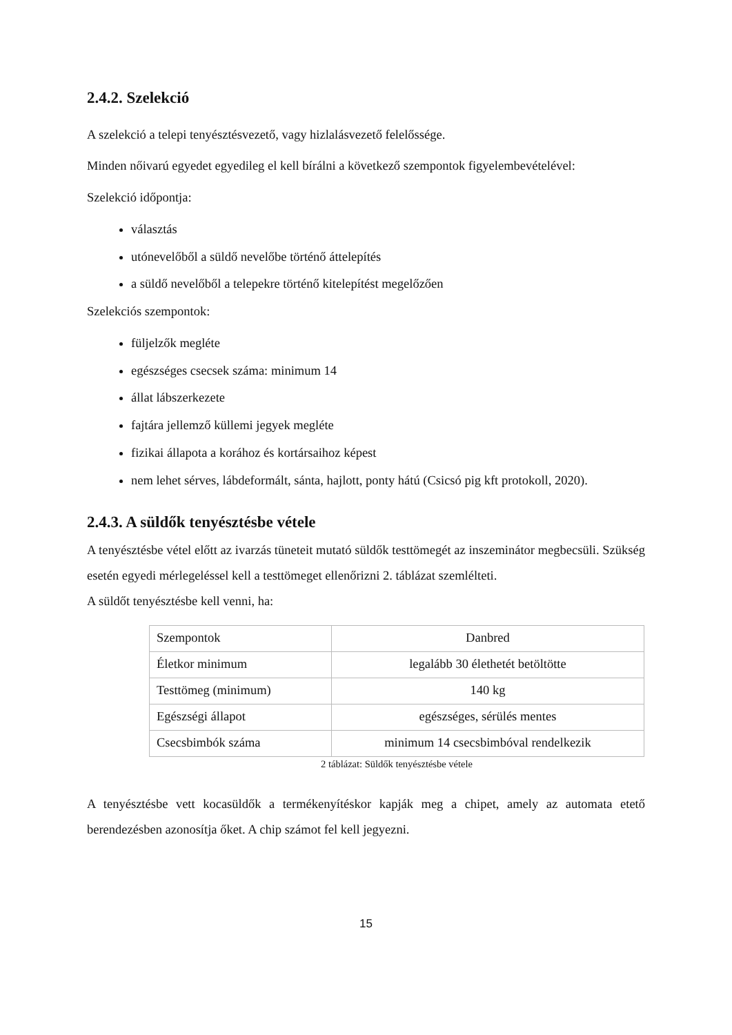2.4.2. Szelekció
A szelekció a telepi tenyésztésvezető, vagy hizlalásvezető felelőssége.
Minden nőivarú egyedet egyedileg el kell bírálni a következő szempontok figyelembevételével:
Szelekció időpontja:
választás
utónevelőből a süldő nevelőbe történő áttelepítés
a süldő nevelőből a telepekre történő kitelepítést megelőzően
Szelekciós szempontok:
füljelzők megléte
egészséges csecsek száma: minimum 14
állat lábszerkezete
fajtára jellemző küllemi jegyek megléte
fizikai állapota a korához és kortársaihoz képest
nem lehet sérves, lábdeformált, sánta, hajlott, ponty hátú (Csicsó pig kft protokoll, 2020).
2.4.3. A süldők tenyésztésbe vétele
A tenyésztésbe vétel előtt az ivarzás tüneteit mutató süldők testtömegét az inszeminátor megbecsüli. Szükség esetén egyedi mérlegeléssel kell a testtömeget ellenőrizni 2. táblázat szemlélteti.
A süldőt tenyésztésbe kell venni, ha:
| Szempontok | Danbred |
| Életkor minimum | legalább 30 élethetét betöltötte |
| Testtömeg (minimum) | 140 kg |
| Egészségi állapot | egészséges, sérülés mentes |
| Csecsbimbók száma | minimum 14 csecsbimbóval rendelkezik |
2 táblázat: Süldők tenyésztésbe vétele
A tenyésztésbe vett kocasüldők a termékenyítéskor kapják meg a chipet, amely az automata etető berendezésben azonosítja őket. A chip számot fel kell jegyezni.
15